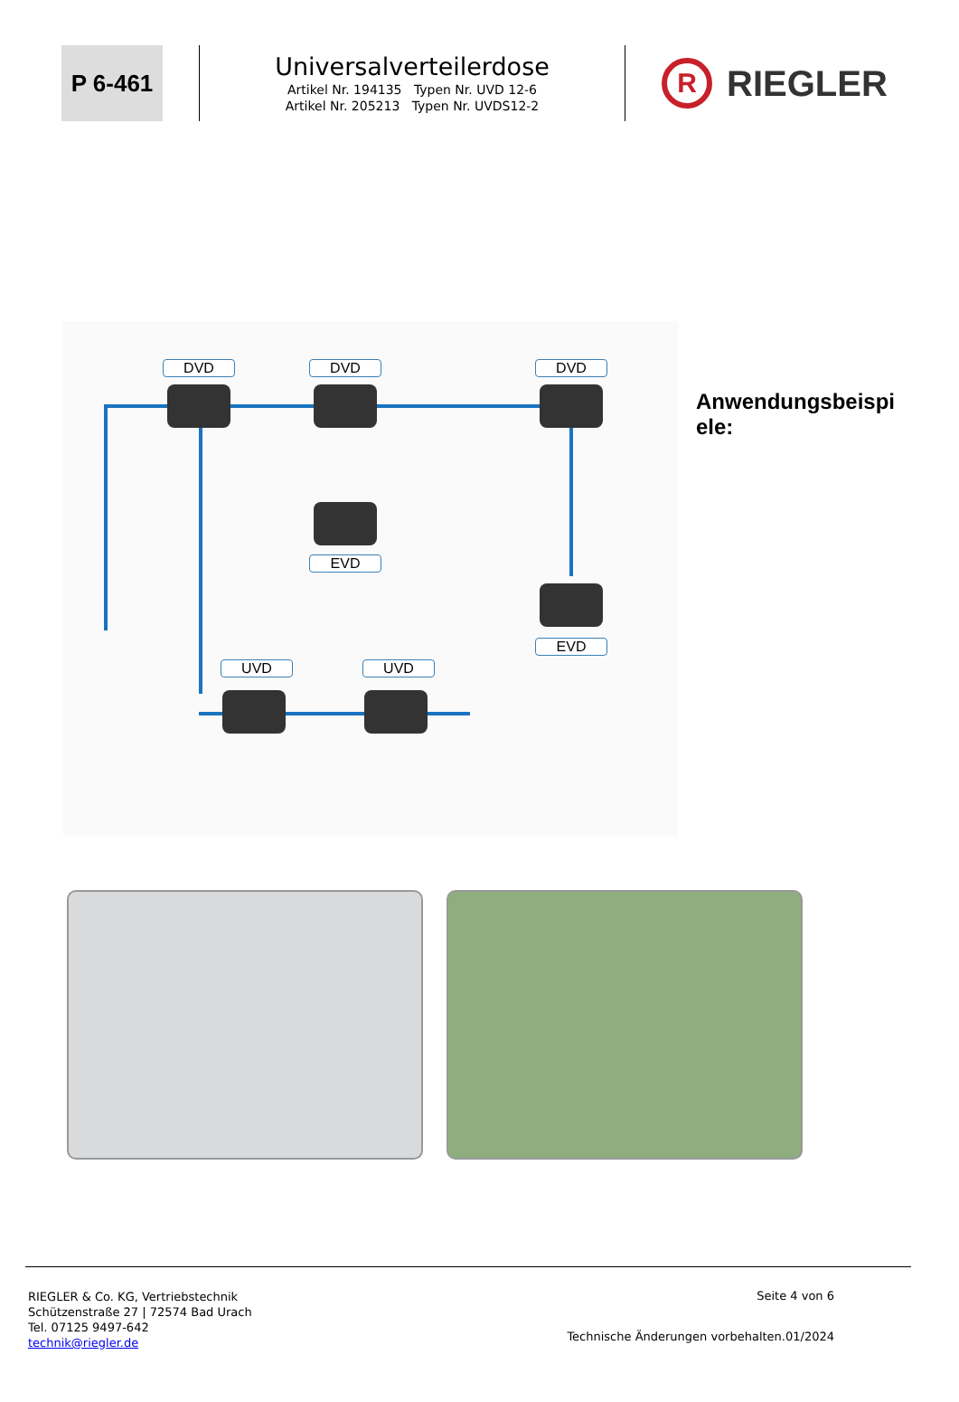P 6-461
Universalverteilerdose
Artikel Nr. 194135 Typen Nr. UVD 12-6
Artikel Nr. 205213 Typen Nr. UVDS12-2
R
RIEGLER
DVD DVD DVD
EVD
EVD
UVD UVD
Anwendungsbeispi
ele:
RIEGLER & Co. KG, Vertriebstechnik
Schützenstraße 27 | 72574 Bad Urach
Tel. 07125 9497-642
technik@riegler.de
Seite 4 von 6
Technische Änderungen vorbehalten.01/2024